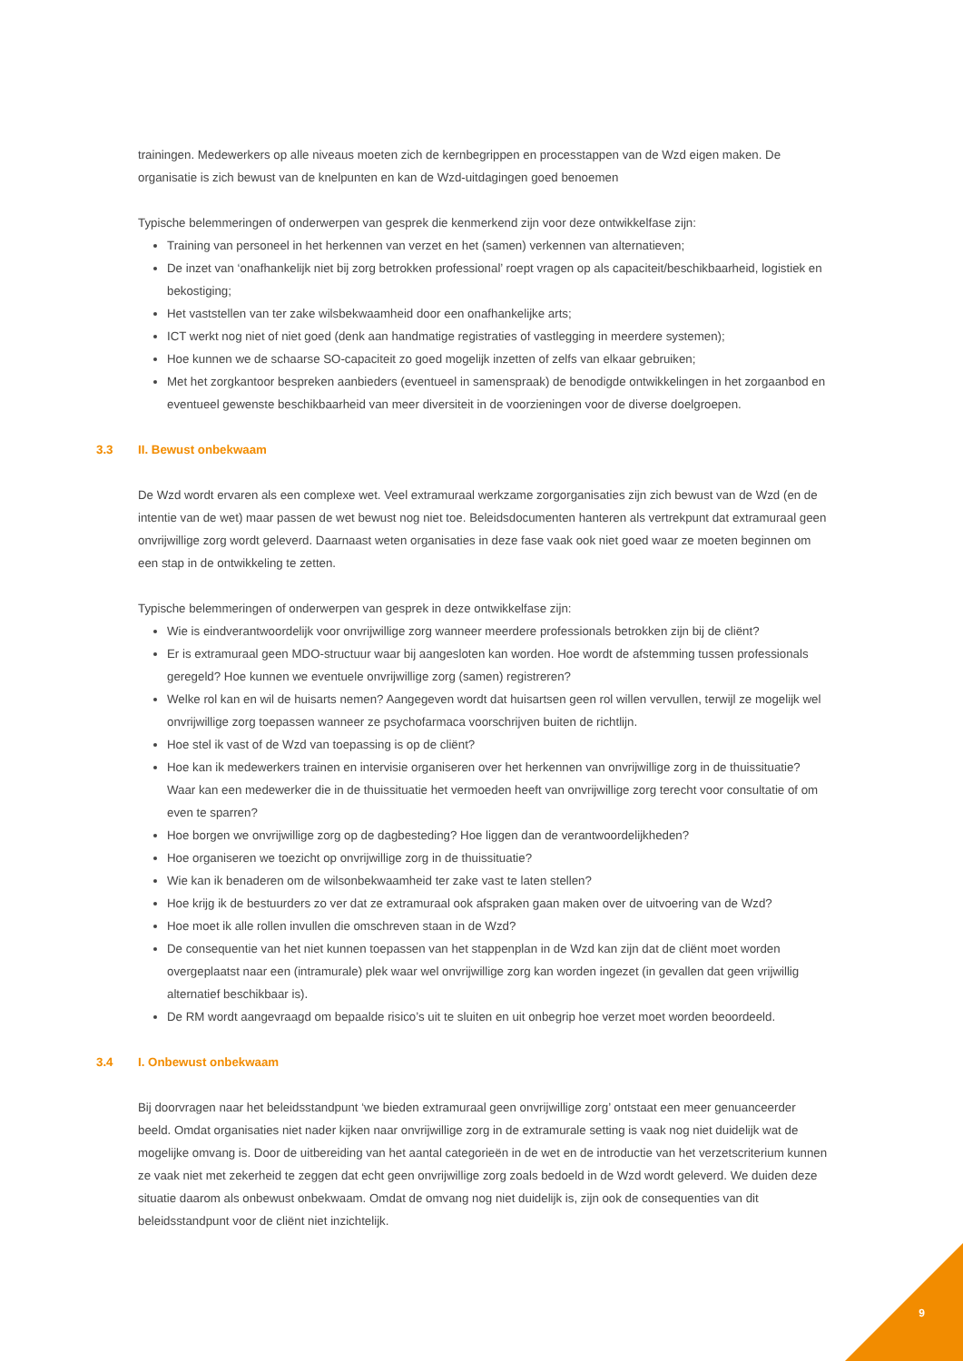trainingen. Medewerkers op alle niveaus moeten zich de kernbegrippen en processtappen van de Wzd eigen maken. De organisatie is zich bewust van de knelpunten en kan de Wzd-uitdagingen goed benoemen
Typische belemmeringen of onderwerpen van gesprek die kenmerkend zijn voor deze ontwikkelfase zijn:
Training van personeel in het herkennen van verzet en het (samen) verkennen van alternatieven;
De inzet van ‘onafhankelijk niet bij zorg betrokken professional’ roept vragen op als capaciteit/beschikbaarheid, logistiek en bekostiging;
Het vaststellen van ter zake wilsbekwaamheid door een onafhankelijke arts;
ICT werkt nog niet of niet goed (denk aan handmatige registraties of vastlegging in meerdere systemen);
Hoe kunnen we de schaarse SO-capaciteit zo goed mogelijk inzetten of zelfs van elkaar gebruiken;
Met het zorgkantoor bespreken aanbieders (eventueel in samenspraak) de benodigde ontwikkelingen in het zorgaanbod en eventueel gewenste beschikbaarheid van meer diversiteit in de voorzieningen voor de diverse doelgroepen.
3.3 II. Bewust onbekwaam
De Wzd wordt ervaren als een complexe wet. Veel extramuraal werkzame zorgorganisaties zijn zich bewust van de Wzd (en de intentie van de wet) maar passen de wet bewust nog niet toe. Beleidsdocumenten hanteren als vertrekpunt dat extramuraal geen onvrijwillige zorg wordt geleverd. Daarnaast weten organisaties in deze fase vaak ook niet goed waar ze moeten beginnen om een stap in de ontwikkeling te zetten.
Typische belemmeringen of onderwerpen van gesprek in deze ontwikkelfase zijn:
Wie is eindverantwoordelijk voor onvrijwillige zorg wanneer meerdere professionals betrokken zijn bij de cliënt?
Er is extramuraal geen MDO-structuur waar bij aangesloten kan worden. Hoe wordt de afstemming tussen professionals geregeld? Hoe kunnen we eventuele onvrijwillige zorg (samen) registreren?
Welke rol kan en wil de huisarts nemen? Aangegeven wordt dat huisartsen geen rol willen vervullen, terwijl ze mogelijk wel onvrijwillige zorg toepassen wanneer ze psychofarmaca voorschrijven buiten de richtlijn.
Hoe stel ik vast of de Wzd van toepassing is op de cliënt?
Hoe kan ik medewerkers trainen en intervisie organiseren over het herkennen van onvrijwillige zorg in de thuissituatie? Waar kan een medewerker die in de thuissituatie het vermoeden heeft van onvrijwillige zorg terecht voor consultatie of om even te sparren?
Hoe borgen we onvrijwillige zorg op de dagbesteding? Hoe liggen dan de verantwoordelijkheden?
Hoe organiseren we toezicht op onvrijwillige zorg in de thuissituatie?
Wie kan ik benaderen om de wilsonbekwaamheid ter zake vast te laten stellen?
Hoe krijg ik de bestuurders zo ver dat ze extramuraal ook afspraken gaan maken over de uitvoering van de Wzd?
Hoe moet ik alle rollen invullen die omschreven staan in de Wzd?
De consequentie van het niet kunnen toepassen van het stappenplan in de Wzd kan zijn dat de cliënt moet worden overgeplaatst naar een (intramurale) plek waar wel onvrijwillige zorg kan worden ingezet (in gevallen dat geen vrijwillig alternatief beschikbaar is).
De RM wordt aangevraagd om bepaalde risico’s uit te sluiten en uit onbegrip hoe verzet moet worden beoordeeld.
3.4 I. Onbewust onbekwaam
Bij doorvragen naar het beleidsstandpunt ‘we bieden extramuraal geen onvrijwillige zorg’ ontstaat een meer genuanceerder beeld. Omdat organisaties niet nader kijken naar onvrijwillige zorg in de extramurale setting is vaak nog niet duidelijk wat de mogelijke omvang is. Door de uitbereiding van het aantal categorieën in de wet en de introductie van het verzetscriterium kunnen ze vaak niet met zekerheid te zeggen dat echt geen onvrijwillige zorg zoals bedoeld in de Wzd wordt geleverd. We duiden deze situatie daarom als onbewust onbekwaam. Omdat de omvang nog niet duidelijk is, zijn ook de consequenties van dit beleidsstandpunt voor de cliënt niet inzichtelijk.
9